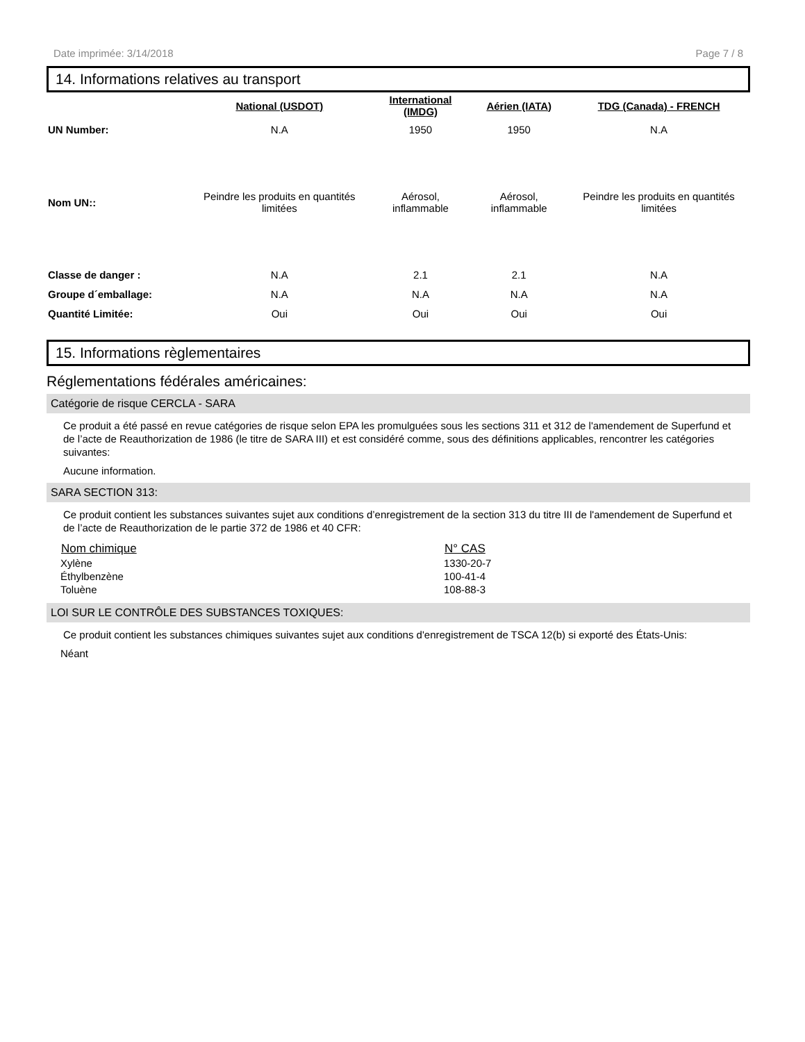Date imprimée: 3/14/2018 Page 7 / 8
14. Informations relatives au transport
| | National (USDOT) | International (IMDG) | Aérien (IATA) | TDG (Canada) - FRENCH |
| --- | --- | --- | --- | --- |
| UN Number: | N.A | 1950 | 1950 | N.A |
| Nom UN:: | Peindre les produits en quantités limitées | Aérosol, inflammable | Aérosol, inflammable | Peindre les produits en quantités limitées |
| Classe de danger : | N.A | 2.1 | 2.1 | N.A |
| Groupe d´emballage: | N.A | N.A | N.A | N.A |
| Quantité Limitée: | Oui | Oui | Oui | Oui |
15. Informations règlementaires
Réglementations fédérales américaines:
Catégorie de risque CERCLA - SARA
Ce produit a été passé en revue catégories de risque selon EPA les promulguées sous les sections 311 et 312 de l'amendement de Superfund et de l’acte de Reauthorization de 1986 (le titre de SARA III) et est considéré comme, sous des définitions applicables, rencontrer les catégories suivantes:
Aucune information.
SARA SECTION 313:
Ce produit contient les substances suivantes sujet aux conditions d’enregistrement de la section 313 du titre III de l'amendement de Superfund et de l’acte de Reauthorization de le partie 372 de 1986 et 40 CFR:
| Nom chimique | N° CAS |
| --- | --- |
| Xylène | 1330-20-7 |
| Éthylbenzène | 100-41-4 |
| Toluène | 108-88-3 |
LOI SUR LE CONTRÔLE DES SUBSTANCES TOXIQUES:
Ce produit contient les substances chimiques suivantes sujet aux conditions d'enregistrement de TSCA 12(b) si exporté des États-Unis:
Néant